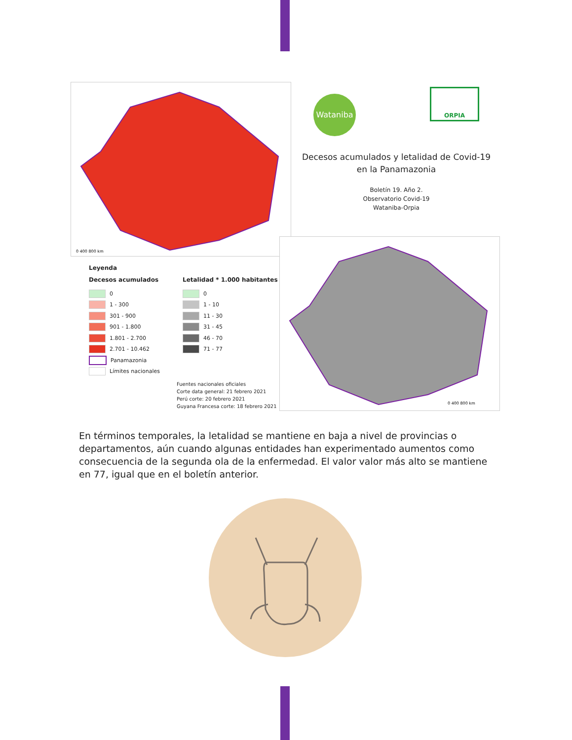0 400 800 km
Wataniba ORPIA
Decesos acumulados y letalidad de Covid-19
en la Panamazonia
Boletín 19. Año 2.
Observatorio Covid-19
Wataniba-Orpia
Leyenda
Decesos acumulados
0
1 - 300
301 - 900
901 - 1.800
1.801 - 2.700
2.701 - 10.462
Panamazonia
Límites nacionales
Letalidad * 1.000 habitantes
0
1 - 10
11 - 30
31 - 45
46 - 70
71 - 77
Fuentes nacionales oficiales
Corte data general: 21 febrero 2021
Perú corte: 20 febrero 2021
Guyana Francesa corte: 18 febrero 2021
0 400 800 km
En términos temporales, la letalidad se mantiene en baja a nivel de provincias o departamentos, aún cuando algunas entidades han experimentado aumentos como consecuencia de la segunda ola de la enfermedad. El valor valor más alto se mantiene en 77, igual que en el boletín anterior.